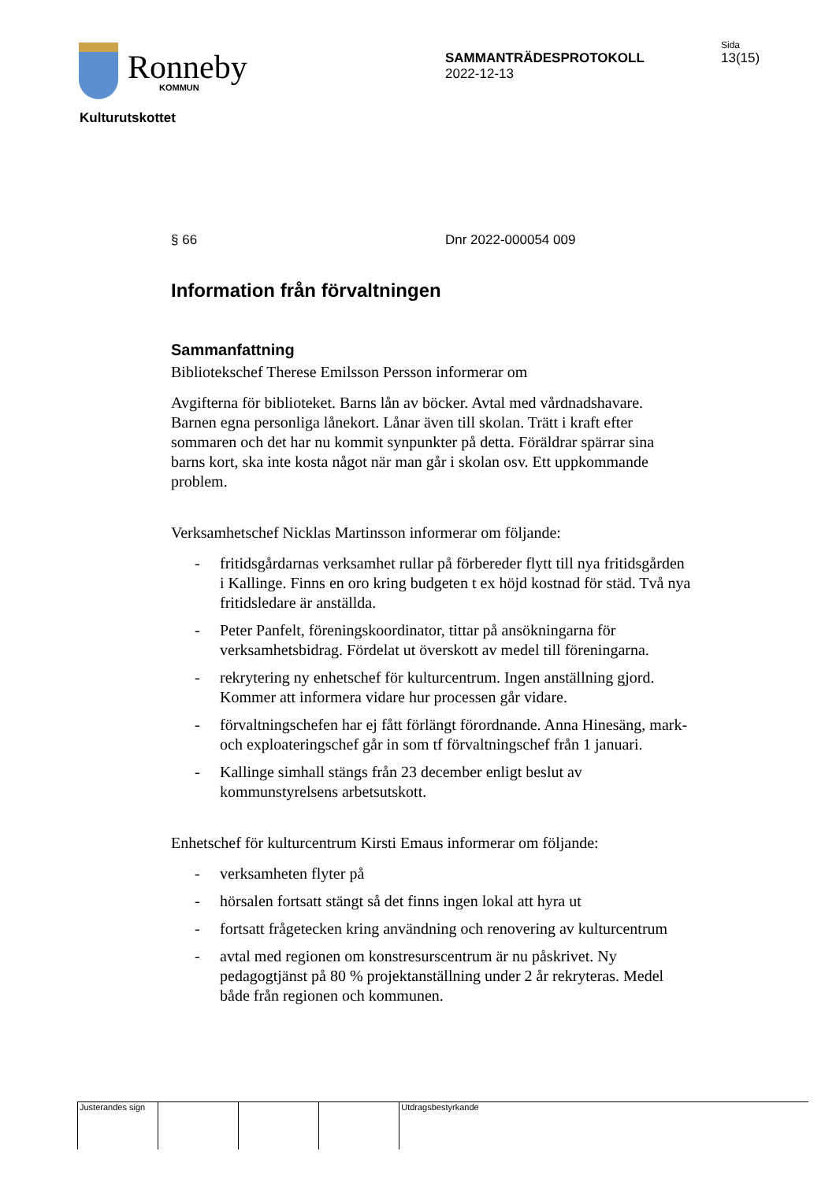Ronneby
KOMMUN
SAMMANTRÄDESPROTOKOLL
2022-12-13
Sida
13(15)
Kulturutskottet
§ 66 Dnr 2022-000054 009
Information från förvaltningen
Sammanfattning
Bibliotekschef Therese Emilsson Persson informerar om
Avgifterna för biblioteket. Barns lån av böcker. Avtal med vårdnadshavare. Barnen egna personliga lånekort. Lånar även till skolan. Trätt i kraft efter sommaren och det har nu kommit synpunkter på detta. Föräldrar spärrar sina barns kort, ska inte kosta något när man går i skolan osv. Ett uppkommande problem.
Verksamhetschef Nicklas Martinsson informerar om följande:
- fritidsgårdarnas verksamhet rullar på förbereder flytt till nya fritidsgården i Kallinge. Finns en oro kring budgeten t ex höjd kostnad för städ. Två nya fritidsledare är anställda.
- Peter Panfelt, föreningskoordinator, tittar på ansökningarna för verksamhetsbidrag. Fördelat ut överskott av medel till föreningarna.
- rekrytering ny enhetschef för kulturcentrum. Ingen anställning gjord. Kommer att informera vidare hur processen går vidare.
- förvaltningschefen har ej fått förlängt förordnande. Anna Hinesäng, mark- och exploateringschef går in som tf förvaltningschef från 1 januari.
- Kallinge simhall stängs från 23 december enligt beslut av kommunstyrelsens arbetsutskott.
Enhetschef för kulturcentrum Kirsti Emaus informerar om följande:
- verksamheten flyter på
- hörsalen fortsatt stängt så det finns ingen lokal att hyra ut
- fortsatt frågetecken kring användning och renovering av kulturcentrum
- avtal med regionen om konstresurscentrum är nu påskrivet. Ny pedagogtjänst på 80 % projektanställning under 2 år rekryteras. Medel både från regionen och kommunen.
Justerandes sign Utdragsbestyrkande